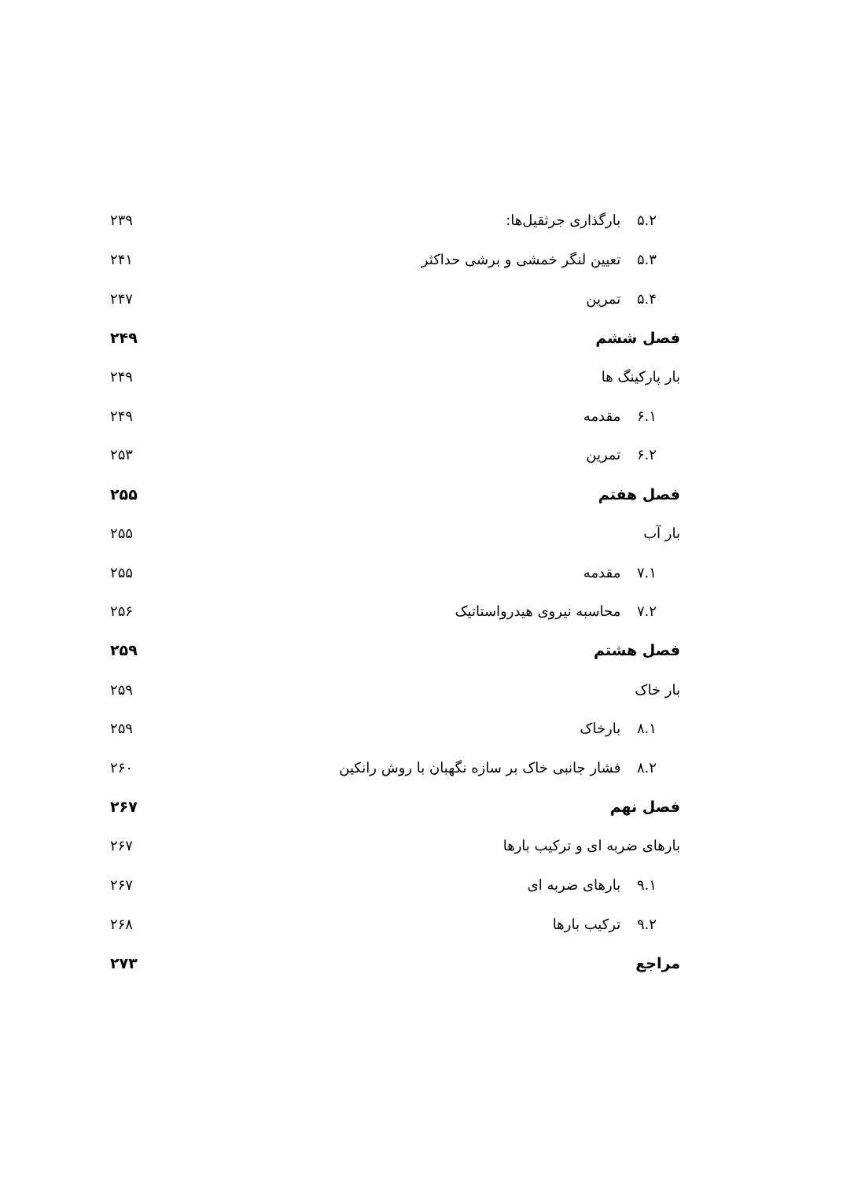۵.۲ بارگذاری جرثقیل‌ها: ۲۳۹
۵.۳ تعیین لنگر خمشی و برشی حداکثر ۲۴۱
۵.۴ تمرین ۲۴۷
فصل ششم ۲۴۹
بار پارکینگ ها ۲۴۹
۶.۱ مقدمه ۲۴۹
۶.۲ تمرین ۲۵۳
فصل هفتم ۲۵۵
بار آب ۲۵۵
۷.۱ مقدمه ۲۵۵
۷.۲ محاسبه نیروی هیدرواستاتیک ۲۵۶
فصل هشتم ۲۵۹
بار خاک ۲۵۹
۸.۱ بارخاک ۲۵۹
۸.۲ فشار جانبی خاک بر سازه نگهبان با روش رانکین ۲۶۰
فصل نهم ۲۶۷
بارهای ضربه ای و ترکیب بارها ۲۶۷
۹.۱ بارهای ضربه ای ۲۶۷
۹.۲ ترکیب بارها ۲۶۸
مراجع ۲۷۳